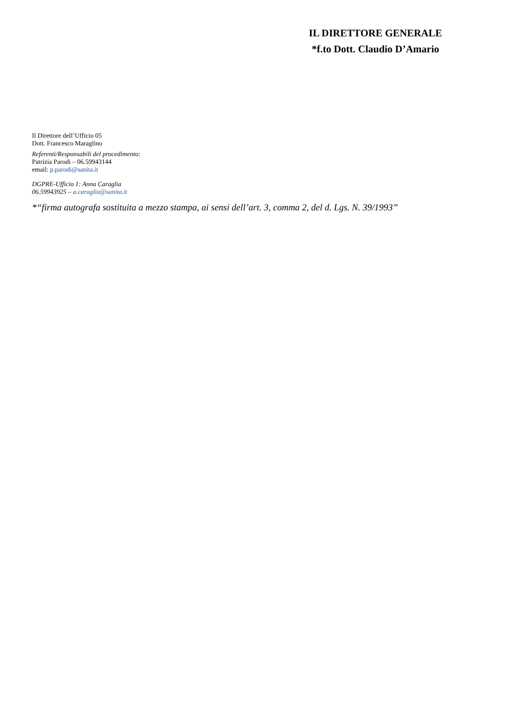IL DIRETTORE GENERALE
*f.to Dott. Claudio D’Amario
Il Direttore dell’Ufficio 05
Dott. Francesco Maraglino
Referenti/Responsabili del procedimento:
Patrizia Parodi – 06.59943144
email: p.parodi@sanita.it
DGPRE-Ufficio 1: Anna Caraglia
06.59943925 – a.caraglia@sanita.it
*“firma autografa sostituita a mezzo stampa, ai sensi dell’art. 3, comma 2, del d. Lgs. N. 39/1993”